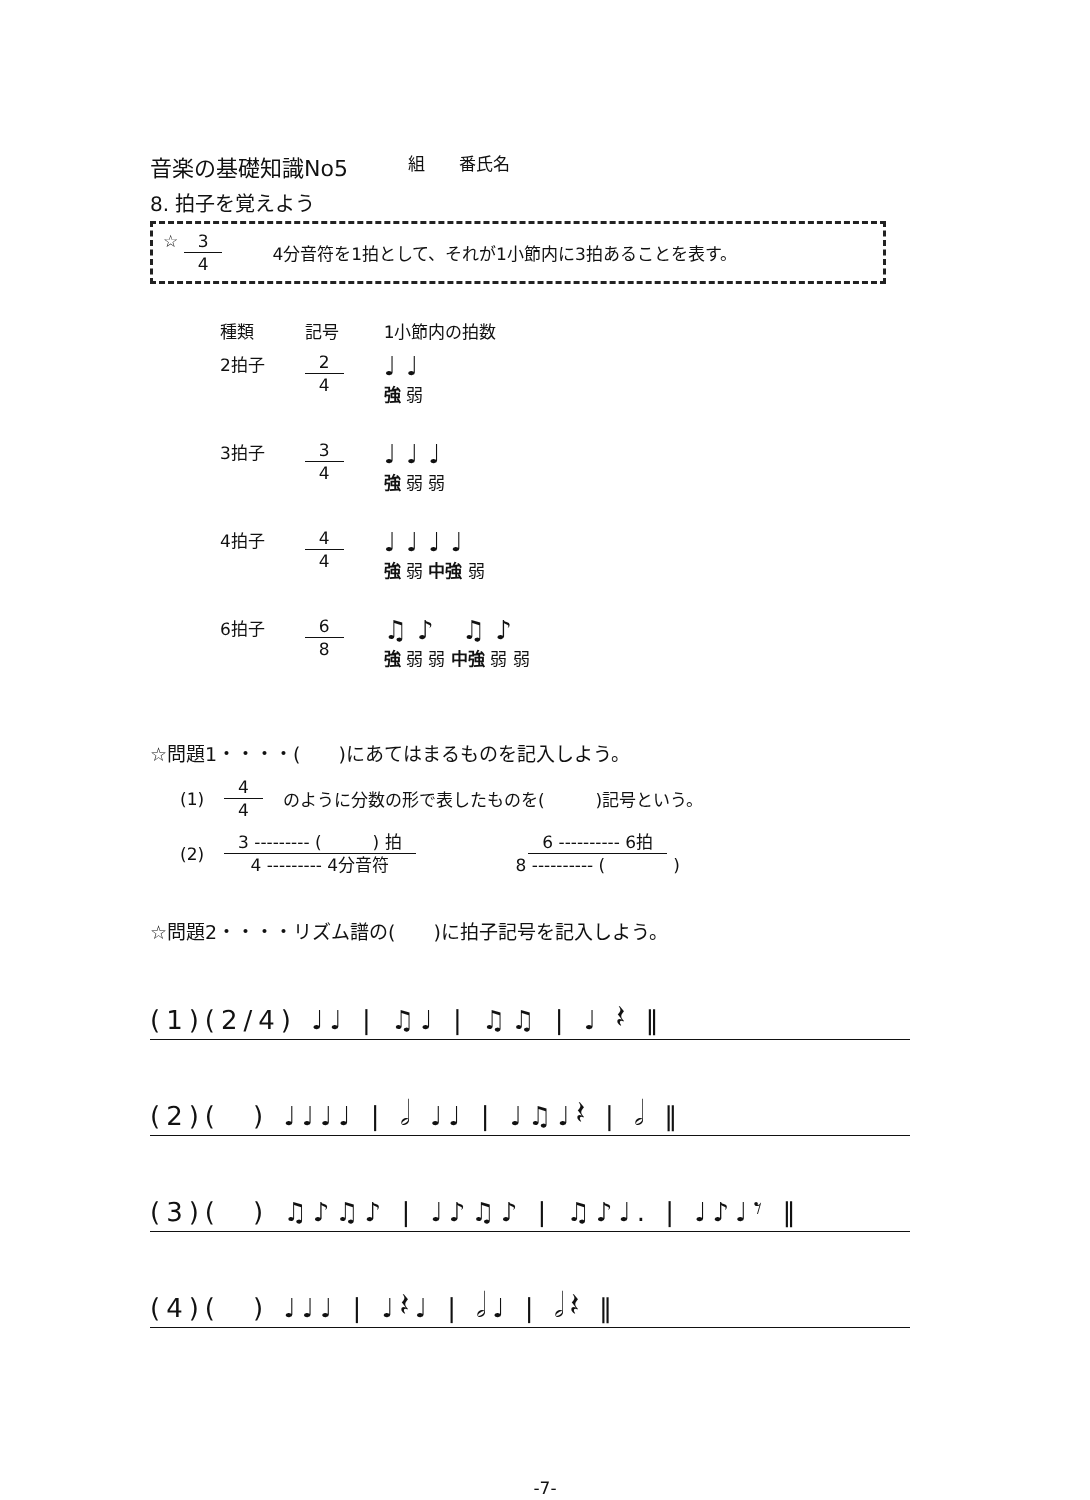音楽の基礎知識No5 組　　番氏名
8. 拍子を覚えよう
☆ 3 4 4分音符を1拍として、それが1小節内に3拍あることを表す。
| 種類 | 記号 | 1小節内の拍数 |
| --- | --- | --- |
| 2拍子 | 2 4 | ♩♩ 強 弱 |
| 3拍子 | 3 4 | ♩♩♩ 強 弱 弱 |
| 4拍子 | 4 4 | ♩♩♩♩ 強 弱 中強 弱 |
| 6拍子 | 6 8 | ♫♪ ♫♪ 強 弱 弱 中強 弱 弱 |
☆問題1・・・・(　　)にあてはまるものを記入しよう。
(1) 4 4 のように分数の形で表したものを(　　　)記号という。
(2) 3 --------- (　　　) 拍 4 --------- 4分音符 6 ---------- 6拍 8 ---------- (　　　　)
☆問題2・・・・リズム譜の(　　)に拍子記号を記入しよう。
(1)(2/4) ♩♩ | ♫♩ | ♫♫ | ♩ 𝄽 ‖
(2)(　) ♩♩♩♩ | 𝅗𝅥 ♩♩ | ♩♫♩𝄽 | 𝅗𝅥 ‖
(3)(　) ♫♪♫♪ | ♩♪♫♪ | ♫♪♩. | ♩♪♩𝄾 ‖
(4)(　) ♩♩♩ | ♩𝄽♩ | 𝅗𝅥♩ | 𝅗𝅥𝄽 ‖
-7-